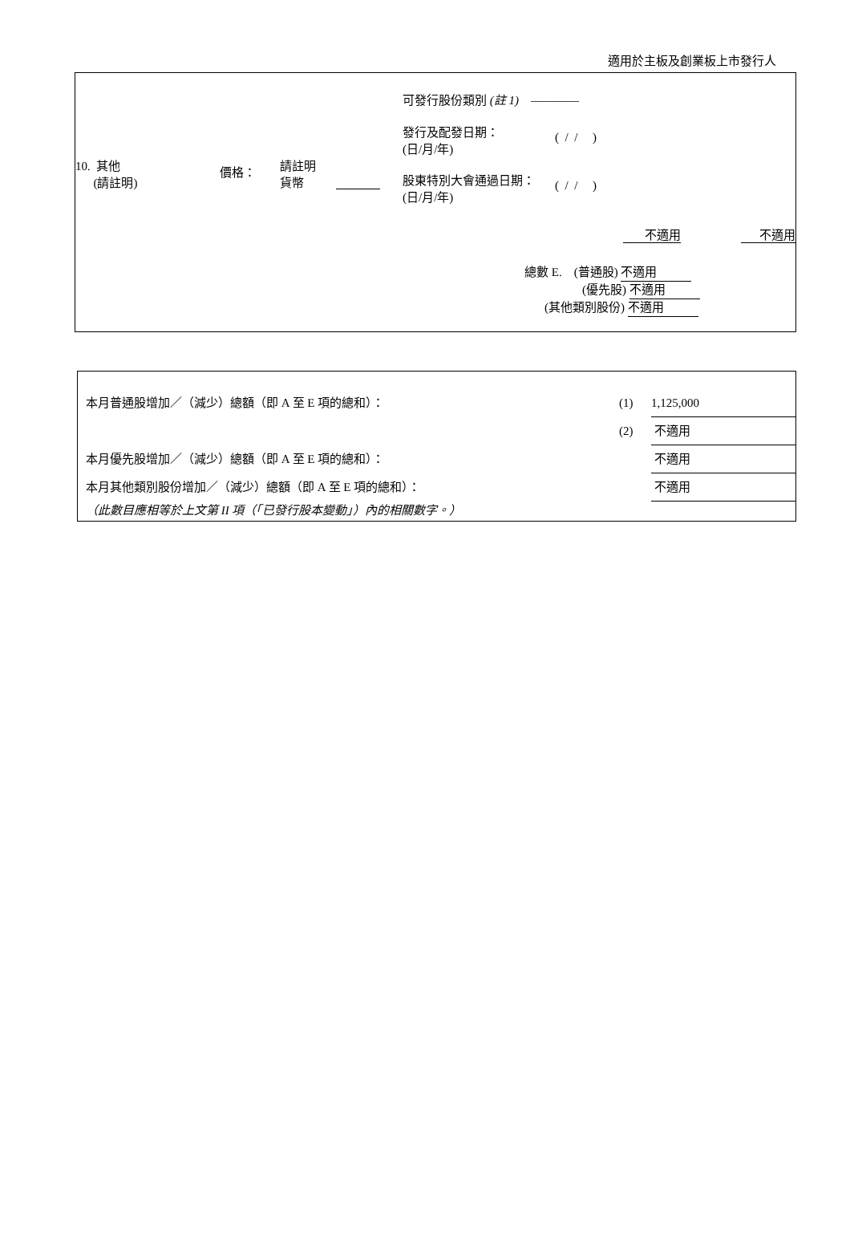適用於主板及創業板上市發行人
| 10. 其他 (請註明) 價格： 請註明 貨幣 | 可發行股份類別 (註 1) ———— 發行及配發日期： (日/月/年) ( / / ) 股東特別大會通過日期： (日/月/年) ( / / ) |
不適用 不適用
總數 E. (普通股) 不適用
(優先股) 不適用
(其他類別股份) 不適用
| 本月普通股增加／（減少）總額（即 A 至 E 項的總和）： | (1) | 1,125,000 |
| | (2) | 不適用 |
| 本月優先股增加／（減少）總額（即 A 至 E 項的總和）： | | 不適用 |
| 本月其他類別股份增加／（減少）總額（即 A 至 E 項的總和）： | | 不適用 |
| （此數目應相等於上文第 II 項（「已發行股本變動」）內的相關數字。） | | |